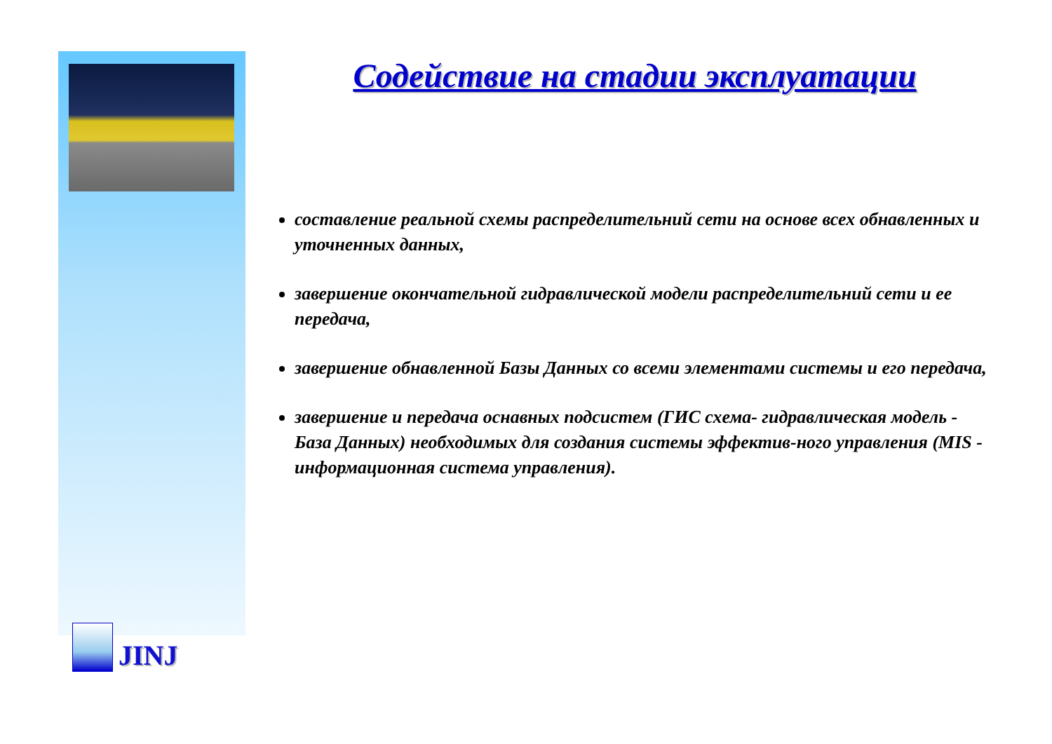Содействие на стадии эксплуатации
составление реальной схемы распределительний сети на основе всех обнавленных и уточненных данных,
завершение окончательной гидравлической модели распределительний сети и ее передача,
завершение обнавленной Базы Данных со всеми элементами системы и его передача,
завершение и передача оснавных подсистем (ГИС схема- гидравлическая модель - База Данных) необходимых для создания системы эффектив-ного управления (MIS - информационная система управления).
JINJ